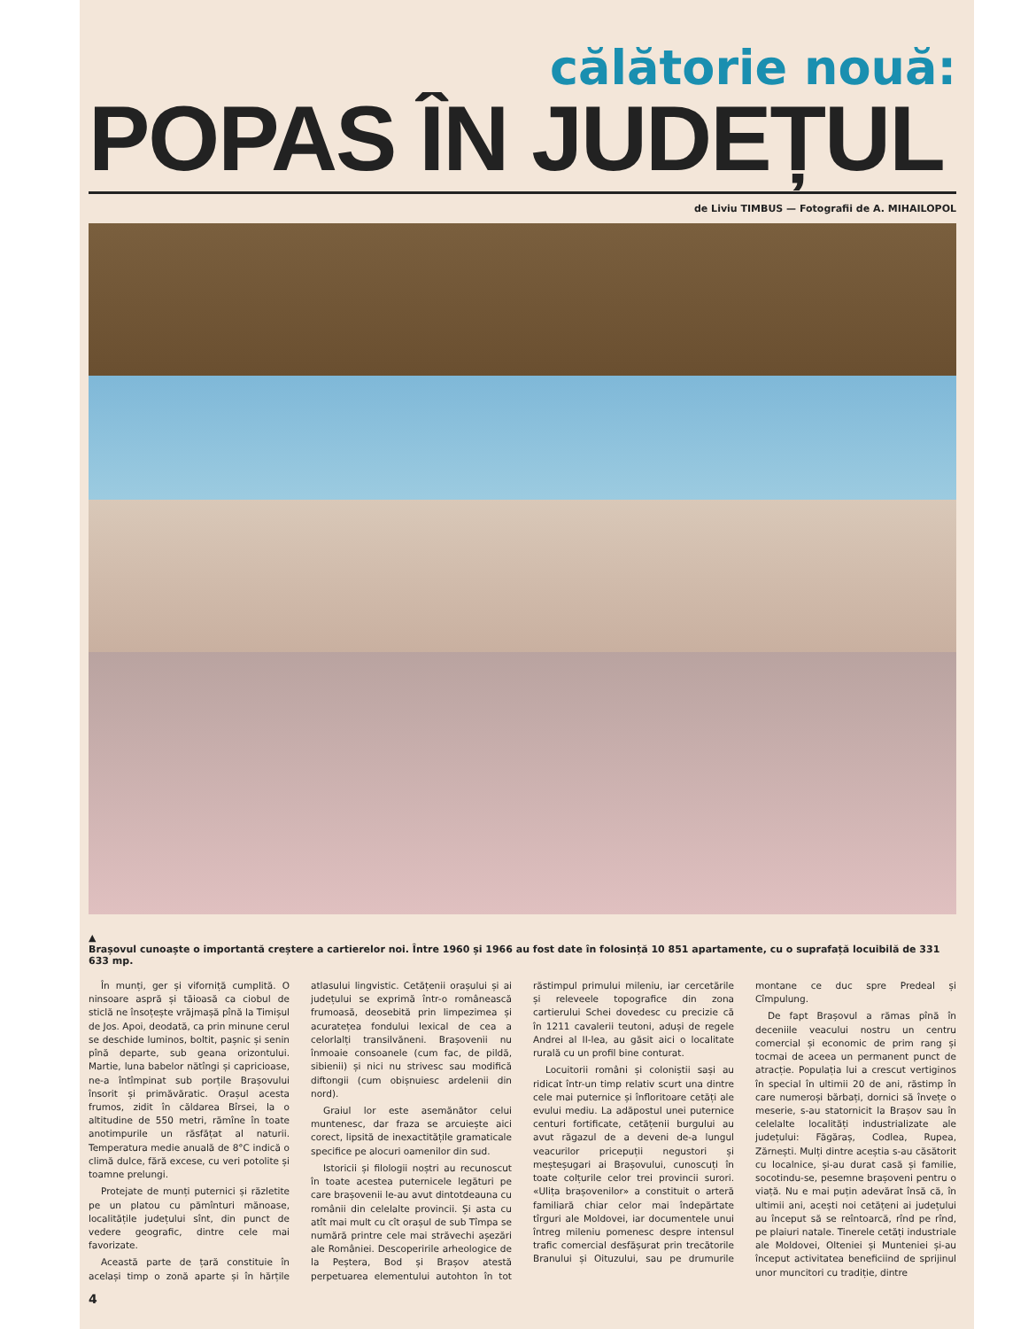călătorie nouă:
POPAS ÎN JUDEȚUL
de Liviu TIMBUS — Fotografii de A. MIHAILOPOL
▲
Brașovul cunoaște o importantă creștere a cartierelor noi. Între 1960 și 1966 au fost date în folosință 10 851 apartamente, cu o suprafață locuibilă de 331 633 mp.
În munți, ger și viforniță cumplită. O ninsoare aspră și tăioasă ca ciobul de sticlă ne însoțește vrăjmașă pînă la Timișul de Jos. Apoi, deodată, ca prin minune cerul se deschide luminos, boltit, pașnic și senin pînă departe, sub geana orizontului. Martie, luna babelor nătîngi și capricioase, ne-a întîmpinat sub porțile Brașovului însorit și primăvăratic. Orașul acesta frumos, zidit în căldarea Bîrsei, la o altitudine de 550 metri, rămîne în toate anotimpurile un răsfățat al naturii. Temperatura medie anuală de 8°C indică o climă dulce, fără excese, cu veri potolite și toamne prelungi.
Protejate de munți puternici și răzletite pe un platou cu pămînturi mănoase, localitățile județului sînt, din punct de vedere geografic, dintre cele mai favorizate.
Această parte de țară constituie în același timp o zonă aparte și în hărțile atlasului lingvistic. Cetățenii orașului și ai județului se exprimă într-o românească frumoasă, deosebită prin limpezimea și acuratețea fondului lexical de cea a celorlalți transilvăneni. Brașovenii nu înmoaie consoanele (cum fac, de pildă, sibienii) și nici nu strivesc sau modifică diftongii (cum obișnuiesc ardelenii din nord).
Graiul lor este asemănător celui muntenesc, dar fraza se arcuiește aici corect, lipsită de inexactitățile gramaticale specifice pe alocuri oamenilor din sud.
Istoricii și filologii noștri au recunoscut în toate acestea puternicele legături pe care brașovenii le-au avut dintotdeauna cu românii din celelalte provincii. Și asta cu atît mai mult cu cît orașul de sub Tîmpa se numără printre cele mai străvechi așezări ale României. Descoperirile arheologice de la Peștera, Bod și Brașov atestă perpetuarea elementului autohton în tot răstimpul primului mileniu, iar cercetările și releveele topografice din zona cartierului Schei dovedesc cu precizie că în 1211 cavalerii teutoni, aduși de regele Andrei al II-lea, au găsit aici o localitate rurală cu un profil bine conturat.
Locuitorii români și coloniștii sași au ridicat într-un timp relativ scurt una dintre cele mai puternice și înfloritoare cetăți ale evului mediu. La adăpostul unei puternice centuri fortificate, cetățenii burgului au avut răgazul de a deveni de-a lungul veacurilor pricepuții negustori și meșteșugari ai Brașovului, cunoscuți în toate colțurile celor trei provincii surori. «Ulița brașovenilor» a constituit o arteră familiară chiar celor mai îndepărtate tîrguri ale Moldovei, iar documentele unui întreg mileniu pomenesc despre intensul trafic comercial desfășurat prin trecătorile Branului și Oituzului, sau pe drumurile montane ce duc spre Predeal și Cîmpulung.
De fapt Brașovul a rămas pînă în deceniile veacului nostru un centru comercial și economic de prim rang și tocmai de aceea un permanent punct de atracție. Populația lui a crescut vertiginos în special în ultimii 20 de ani, răstimp în care numeroși bărbați, dornici să învețe o meserie, s-au statornicit la Brașov sau în celelalte localități industrializate ale județului: Făgăraș, Codlea, Rupea, Zărnești. Mulți dintre aceștia s-au căsătorit cu localnice, și-au durat casă și familie, socotindu-se, pesemne brașoveni pentru o viață. Nu e mai puțin adevărat însă că, în ultimii ani, acești noi cetățeni ai județului au început să se reîntoarcă, rînd pe rînd, pe plaiuri natale. Tinerele cetăți industriale ale Moldovei, Olteniei și Munteniei și-au început activitatea beneficiind de sprijinul unor muncitori cu tradiție, dintre
4